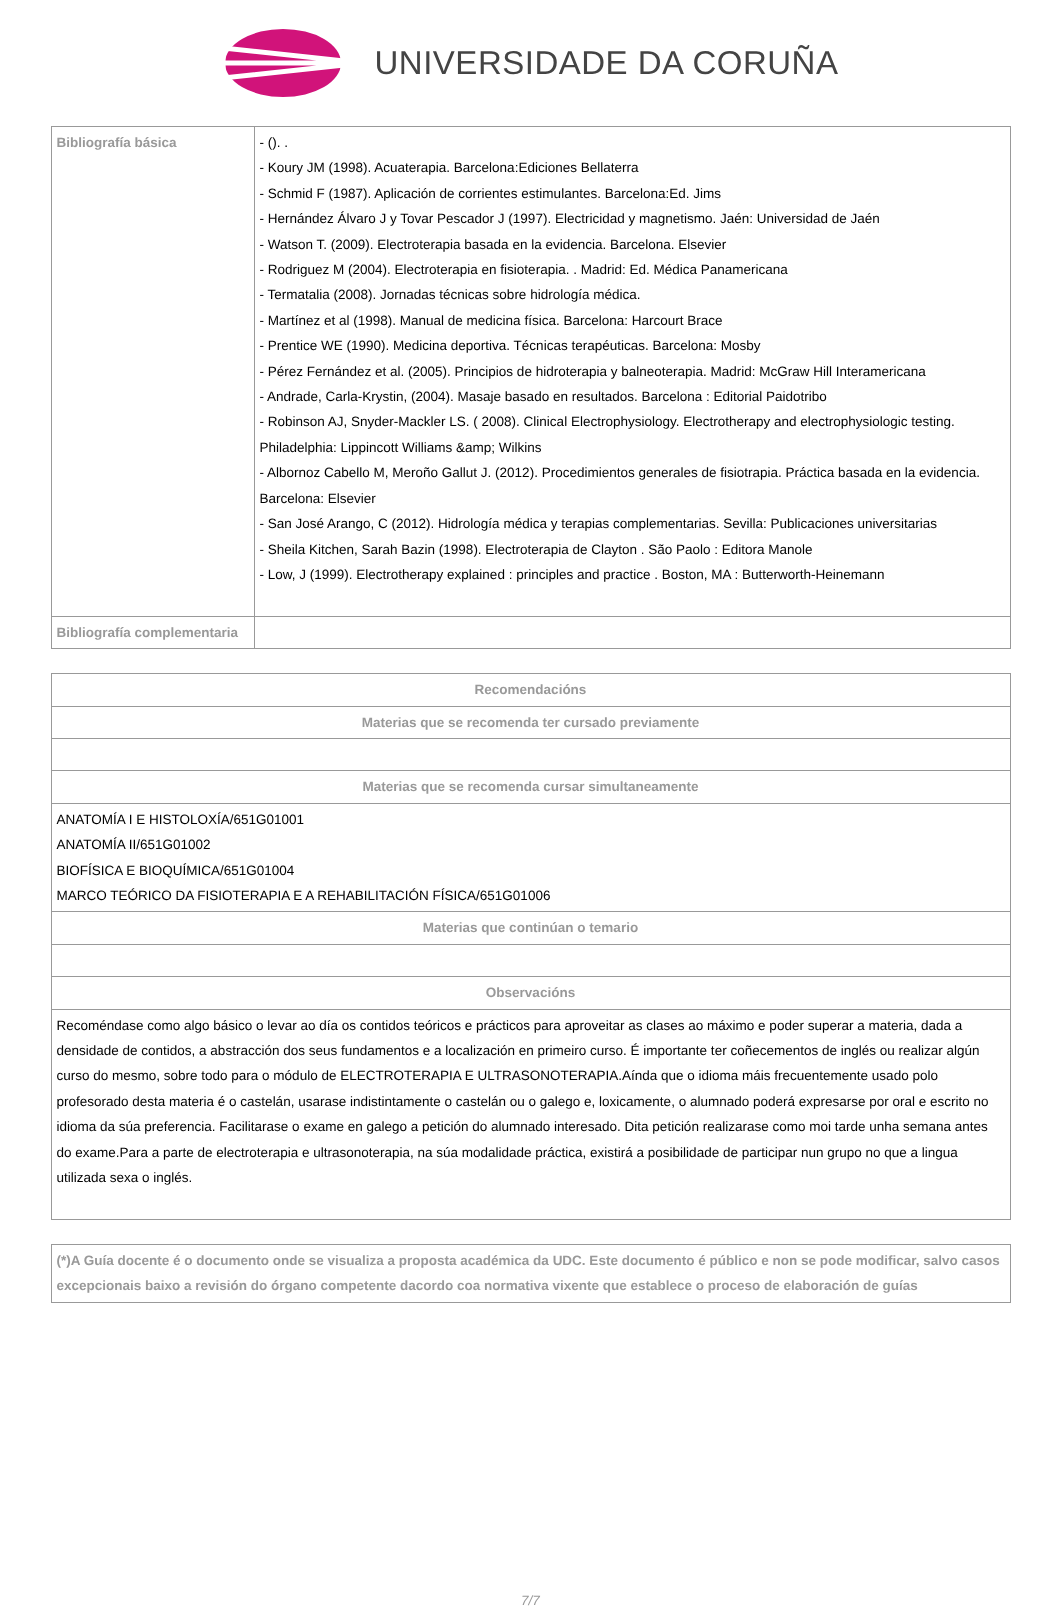UNIVERSIDADE DA CORUÑA
| Bibliografía básica | - (). . - Koury JM (1998). Acuaterapia. Barcelona:Ediciones Bellaterra - Schmid F (1987). Aplicación de corrientes estimulantes. Barcelona:Ed. Jims - Hernández Álvaro J y Tovar Pescador J (1997). Electricidad y magnetismo. Jaén: Universidad de Jaén - Watson T. (2009). Electroterapia basada en la evidencia. Barcelona. Elsevier - Rodriguez M (2004). Electroterapia en fisioterapia. . Madrid: Ed. Médica Panamericana - Termatalia (2008). Jornadas técnicas sobre hidrología médica. - Martínez et al (1998). Manual de medicina física. Barcelona: Harcourt Brace - Prentice WE (1990). Medicina deportiva. Técnicas terapéuticas. Barcelona: Mosby - Pérez Fernández et al. (2005). Principios de hidroterapia y balneoterapia. Madrid: McGraw Hill Interamericana - Andrade, Carla-Krystin, (2004). Masaje basado en resultados. Barcelona : Editorial Paidotribo - Robinson AJ, Snyder-Mackler LS. ( 2008). Clinical Electrophysiology. Electrotherapy and electrophysiologic testing. Philadelphia: Lippincott Williams &amp; Wilkins - Albornoz Cabello M, Meroño Gallut J. (2012). Procedimientos generales de fisiotrapia. Práctica basada en la evidencia. Barcelona: Elsevier - San José Arango, C (2012). Hidrología médica y terapias complementarias. Sevilla: Publicaciones universitarias - Sheila Kitchen, Sarah Bazin (1998). Electroterapia de Clayton . São Paolo : Editora Manole - Low, J (1999). Electrotherapy explained : principles and practice . Boston, MA : Butterworth-Heinemann |
| Bibliografía complementaria | |
| Recomendacións |
| --- |
| Materias que se recomenda ter cursado previamente |
| Materias que se recomenda cursar simultaneamente |
| ANATOMÍA I E HISTOLOXÍA/651G01001 ANATOMÍA II/651G01002 BIOFÍSICA E BIOQUÍMICA/651G01004 MARCO TEÓRICO DA FISIOTERAPIA E A REHABILITACIÓN FÍSICA/651G01006 |
| Materias que continúan o temario |
| Observacións |
| Recoméndase como algo básico o levar ao día os contidos teóricos e prácticos para aproveitar as clases ao máximo e poder superar a materia, dada a densidade de contidos, a abstracción dos seus fundamentos e a localización en primeiro curso. É importante ter coñecementos de inglés ou realizar algún curso do mesmo, sobre todo para o módulo de ELECTROTERAPIA E ULTRASONOTERAPIA.Aínda que o idioma máis frecuentemente usado polo profesorado desta materia é o castelán, usarase indistintamente o castelán ou o galego e, loxicamente, o alumnado poderá expresarse por oral e escrito no idioma da súa preferencia. Facilitarase o exame en galego a petición do alumnado interesado. Dita petición realizarase como moi tarde unha semana antes do exame.Para a parte de electroterapia e ultrasonoterapia, na súa modalidade práctica, existirá a posibilidade de participar nun grupo no que a lingua utilizada sexa o inglés. |
| (*)A Guía docente é o documento onde se visualiza a proposta académica da UDC. Este documento é público e non se pode modificar, salvo casos excepcionais baixo a revisión do órgano competente dacordo coa normativa vixente que establece o proceso de elaboración de guías |
7/7